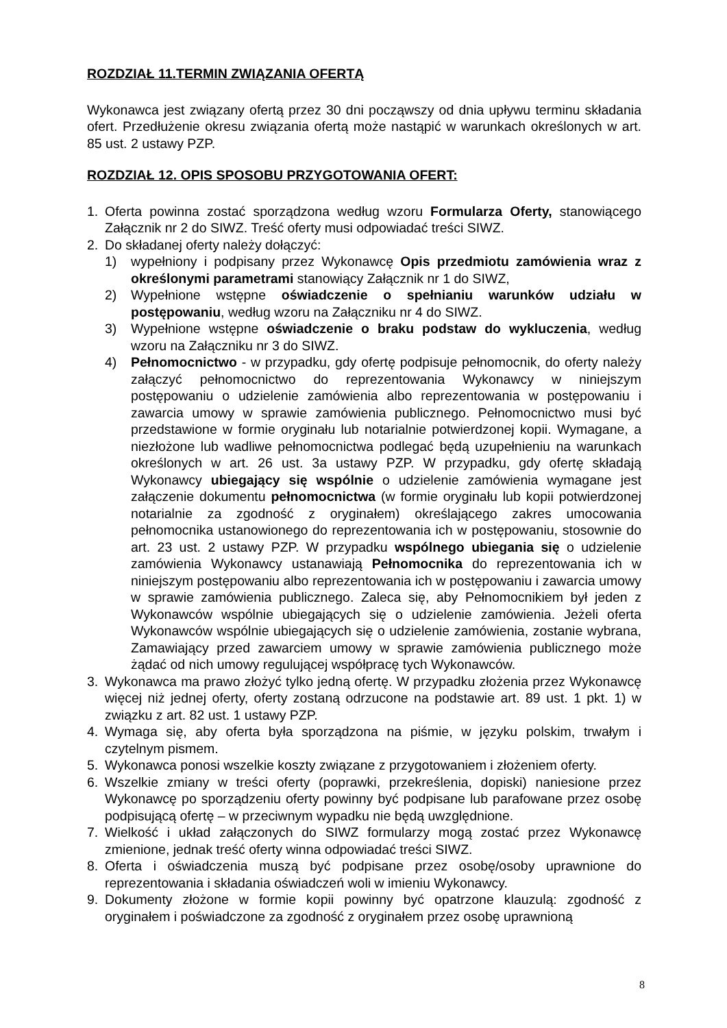ROZDZIAŁ 11.TERMIN ZWIĄZANIA OFERTĄ
Wykonawca jest związany ofertą przez 30 dni począwszy od dnia upływu terminu składania ofert. Przedłużenie okresu związania ofertą może nastąpić w warunkach określonych w art. 85 ust. 2 ustawy PZP.
ROZDZIAŁ 12. OPIS SPOSOBU PRZYGOTOWANIA OFERT:
1. Oferta powinna zostać sporządzona według wzoru Formularza Oferty, stanowiącego Załącznik nr 2 do SIWZ. Treść oferty musi odpowiadać treści SIWZ.
2. Do składanej oferty należy dołączyć:
1) wypełniony i podpisany przez Wykonawcę Opis przedmiotu zamówienia wraz z określonymi parametrami stanowiący Załącznik nr 1 do SIWZ,
2) Wypełnione wstępne oświadczenie o spełnianiu warunków udziału w postępowaniu, według wzoru na Załączniku nr 4 do SIWZ.
3) Wypełnione wstępne oświadczenie o braku podstaw do wykluczenia, według wzoru na Załączniku nr 3 do SIWZ.
4) Pełnomocnictwo - w przypadku, gdy ofertę podpisuje pełnomocnik, do oferty należy załączyć pełnomocnictwo do reprezentowania Wykonawcy w niniejszym postępowaniu o udzielenie zamówienia albo reprezentowania w postępowaniu i zawarcia umowy w sprawie zamówienia publicznego. Pełnomocnictwo musi być przedstawione w formie oryginału lub notarialnie potwierdzonej kopii. Wymagane, a niezłożone lub wadliwe pełnomocnictwa podlegać będą uzupełnieniu na warunkach określonych w art. 26 ust. 3a ustawy PZP. W przypadku, gdy ofertę składają Wykonawcy ubiegający się wspólnie o udzielenie zamówienia wymagane jest załączenie dokumentu pełnomocnictwa (w formie oryginału lub kopii potwierdzonej notarialnie za zgodność z oryginałem) określającego zakres umocowania pełnomocnika ustanowionego do reprezentowania ich w postępowaniu, stosownie do art. 23 ust. 2 ustawy PZP. W przypadku wspólnego ubiegania się o udzielenie zamówienia Wykonawcy ustanawiają Pełnomocnika do reprezentowania ich w niniejszym postępowaniu albo reprezentowania ich w postępowaniu i zawarcia umowy w sprawie zamówienia publicznego. Zaleca się, aby Pełnomocnikiem był jeden z Wykonawców wspólnie ubiegających się o udzielenie zamówienia. Jeżeli oferta Wykonawców wspólnie ubiegających się o udzielenie zamówienia, zostanie wybrana, Zamawiający przed zawarciem umowy w sprawie zamówienia publicznego może żądać od nich umowy regulującej współpracę tych Wykonawców.
3. Wykonawca ma prawo złożyć tylko jedną ofertę. W przypadku złożenia przez Wykonawcę więcej niż jednej oferty, oferty zostaną odrzucone na podstawie art. 89 ust. 1 pkt. 1) w związku z art. 82 ust. 1 ustawy PZP.
4. Wymaga się, aby oferta była sporządzona na piśmie, w języku polskim, trwałym i czytelnym pismem.
5. Wykonawca ponosi wszelkie koszty związane z przygotowaniem i złożeniem oferty.
6. Wszelkie zmiany w treści oferty (poprawki, przekreślenia, dopiski) naniesione przez Wykonawcę po sporządzeniu oferty powinny być podpisane lub parafowane przez osobę podpisującą ofertę – w przeciwnym wypadku nie będą uwzględnione.
7. Wielkość i układ załączonych do SIWZ formularzy mogą zostać przez Wykonawcę zmienione, jednak treść oferty winna odpowiadać treści SIWZ.
8. Oferta i oświadczenia muszą być podpisane przez osobę/osoby uprawnione do reprezentowania i składania oświadczeń woli w imieniu Wykonawcy.
9. Dokumenty złożone w formie kopii powinny być opatrzone klauzulą: zgodność z oryginałem i poświadczone za zgodność z oryginałem przez osobę uprawnioną
8